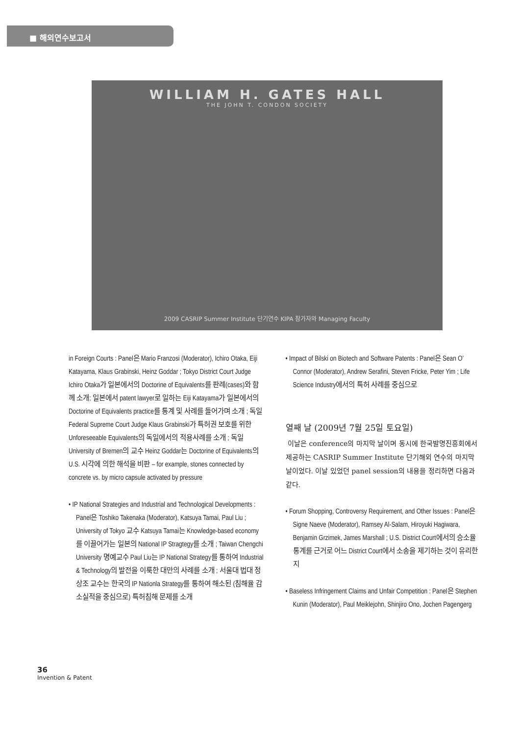■ 해외연수보고서
WILLIAM H. GATES HALL
THE JOHN T. CONDON SOCIETY
2009 CASRIP Summer Institute 단기연수 KIPA 참가자와 Managing Faculty
in Foreign Courts : Panel은 Mario Franzosi (Moderator), Ichiro Otaka, Eiji Katayama, Klaus Grabinski, Heinz Goddar ; Tokyo District Court Judge Ichiro Otaka가 일본에서의 Doctorine of Equivalents를 판례(cases)와 함께 소개; 일본에서 patent lawyer로 일하는 Eiji Katayama가 일본에서의 Doctorine of Equivalents practice를 통계 및 사례를 들어가며 소개 ; 독일 Federal Supreme Court Judge Klaus Grabinski가 특허권 보호를 위한 Unforeseeable Equivalents의 독일에서의 적용사례를 소개 ; 독일 University of Bremen의 교수 Heinz Goddar는 Doctorine of Equivalents의 U.S. 시각에 의한 해석을 비판 – for example, stones connected by concrete vs. by micro capsule activated by pressure
• IP National Strategies and Industrial and Technological Developments : Panel은 Toshiko Takenaka (Moderator), Katsuya Tamai, Paul Liu ; University of Tokyo 교수 Katsuya Tamai는 Knowledge-based economy를 이끌어가는 일본의 National IP Stragtegy를 소개 ; Taiwan Chengchi University 명예교수 Paul Liu는 IP National Strategy를 통하여 Industrial & Technology의 발전을 이룩한 대만의 사례를 소개 ; 서울대 법대 정상조 교수는 한국의 IP Nationla Strategy를 통하여 해소된 (침해율 감소실적을 중심으로) 특허침해 문제를 소개
• Impact of Bilski on Biotech and Software Patents : Panel은 Sean O’ Connor (Moderator), Andrew Serafini, Steven Fricke, Peter Yim ; Life Science Industry에서의 특허 사례를 중심으로
열째 날 (2009년 7월 25일 토요일)
이날은 conference의 마지막 날이며 동시에 한국발명진흥회에서 제공하는 CASRIP Summer Institute 단기해외 연수의 마지막 날이었다. 이날 있었던 panel session의 내용을 정리하면 다음과 같다.
• Forum Shopping, Controversy Requirement, and Other Issues : Panel은 Signe Naeve (Moderator), Ramsey Al-Salam, Hiroyuki Hagiwara, Benjamin Grzimek, James Marshall ; U.S. District Court에서의 승소율 통계를 근거로 어느 District Court에서 소송을 제기하는 것이 유리한지
• Baseless Infringement Claims and Unfair Competition : Panel은 Stephen Kunin (Moderator), Paul Meiklejohn, Shinjiro Ono, Jochen Pagengerg
36
Invention & Patent